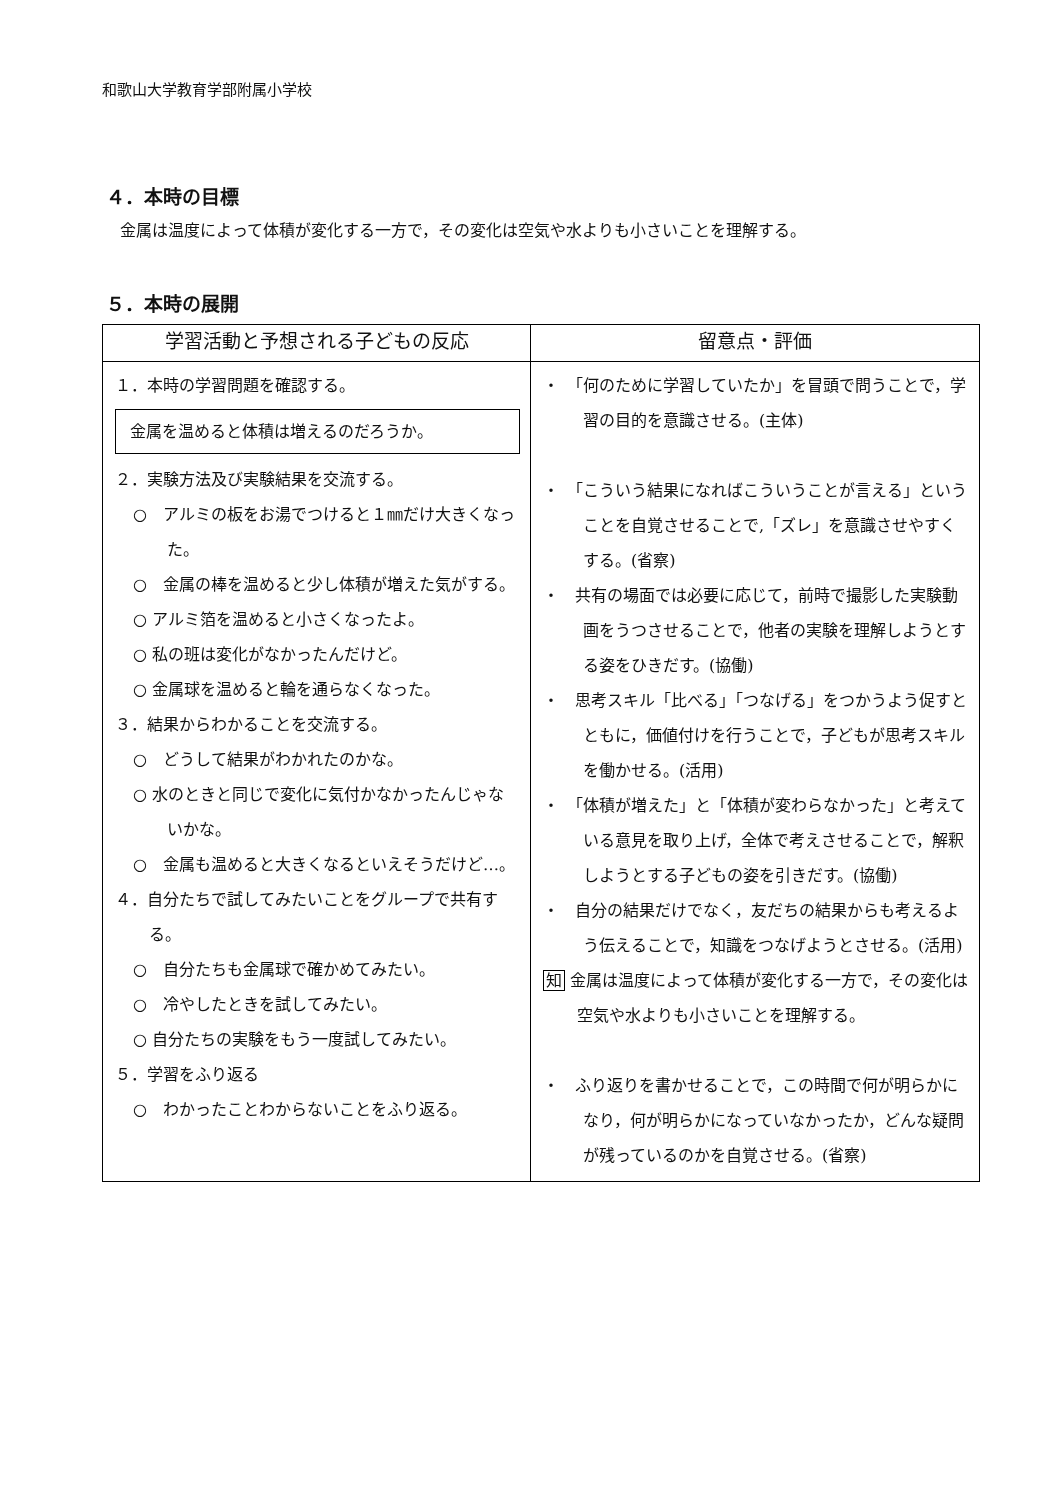和歌山大学教育学部附属小学校
４．本時の目標
金属は温度によって体積が変化する一方で，その変化は空気や水よりも小さいことを理解する。
５．本時の展開
| 学習活動と予想される子どもの反応 | 留意点・評価 |
| --- | --- |
| １．本時の学習問題を確認する。 金属を温めると体積は増えるのだろうか。 ２．実験方法及び実験結果を交流する。 ○ アルミの板をお湯でつけると１㎜だけ大きくなった。 ○ 金属の棒を温めると少し体積が増えた気がする。 ○ アルミ箔を温めると小さくなったよ。 ○ 私の班は変化がなかったんだけど。 ○ 金属球を温めると輪を通らなくなった。 ３．結果からわかることを交流する。 ○ どうして結果がわかれたのかな。 ○ 水のときと同じで変化に気付かなかったんじゃないかな。 ○ 金属も温めると大きくなるといえそうだけど…。 ４．自分たちで試してみたいことをグループで共有する。 ○ 自分たちも金属球で確かめてみたい。 ○ 冷やしたときを試してみたい。 ○ 自分たちの実験をもう一度試してみたい。 ５．学習をふり返る ○ わかったことわからないことをふり返る。 | ・ 「何のために学習していたか」を冒頭で問うことで，学習の目的を意識させる。(主体) ・ 「こういう結果になればこういうことが言える」ということを自覚させることで,「ズレ」を意識させやすくする。(省察) ・ 共有の場面では必要に応じて，前時で撮影した実験動画をうつさせることで，他者の実験を理解しようとする姿をひきだす。(協働) ・ 思考スキル「比べる」「つなげる」をつかうよう促すとともに，価値付けを行うことで，子どもが思考スキルを働かせる。(活用) ・ 「体積が増えた」と「体積が変わらなかった」と考えている意見を取り上げ，全体で考えさせることで，解釈しようとする子どもの姿を引きだす。(協働) ・ 自分の結果だけでなく，友だちの結果からも考えるよう伝えることで，知識をつなげようとさせる。(活用) 知 金属は温度によって体積が変化する一方で，その変化は空気や水よりも小さいことを理解する。 ・ ふり返りを書かせることで，この時間で何が明らかになり，何が明らかになっていなかったか，どんな疑問が残っているのかを自覚させる。(省察) |